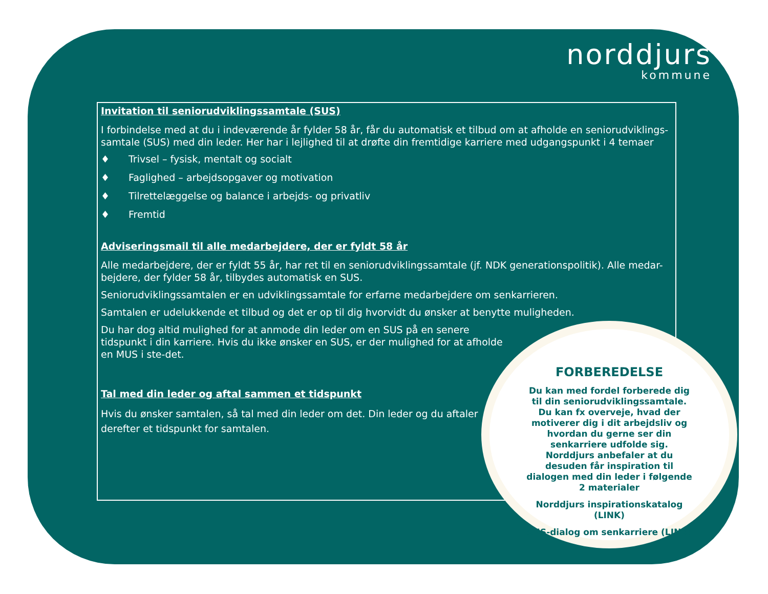norddjurs
kommune
Invitation til seniorudviklingssamtale (SUS)
I forbindelse med at du i indeværende år fylder 58 år, får du automatisk et tilbud om at afholde en seniorudviklings-samtale (SUS) med din leder. Her har i lejlighed til at drøfte din fremtidige karriere med udgangspunkt i 4 temaer
♦ Trivsel – fysisk, mentalt og socialt
♦ Faglighed – arbejdsopgaver og motivation
♦ Tilrettelæggelse og balance i arbejds- og privatliv
♦ Fremtid
Adviseringsmail til alle medarbejdere, der er fyldt 58 år
Alle medarbejdere, der er fyldt 55 år, har ret til en seniorudviklingssamtale (jf. NDK generationspolitik). Alle medar-bejdere, der fylder 58 år, tilbydes automatisk en SUS.
Seniorudviklingssamtalen er en udviklingssamtale for erfarne medarbejdere om senkarrieren.
Samtalen er udelukkende et tilbud og det er op til dig hvorvidt du ønsker at benytte muligheden.
Du har dog altid mulighed for at anmode din leder om en SUS på en senere tidspunkt i din karriere. Hvis du ikke ønsker en SUS, er der mulighed for at afholde en MUS i ste-det.
Tal med din leder og aftal sammen et tidspunkt
Hvis du ønsker samtalen, så tal med din leder om det. Din leder og du aftaler derefter et tidspunkt for samtalen.
FORBEREDELSE
Du kan med fordel forberede dig til din seniorudviklingssamtale. Du kan fx overveje, hvad der motiverer dig i dit arbejdsliv og hvordan du gerne ser din senkarriere udfolde sig. Norddjurs anbefaler at du desuden får inspiration til dialogen med din leder i følgende 2 materialer
Norddjurs inspirationskatalog (LINK)
SUS-dialog om senkarriere (LINK)